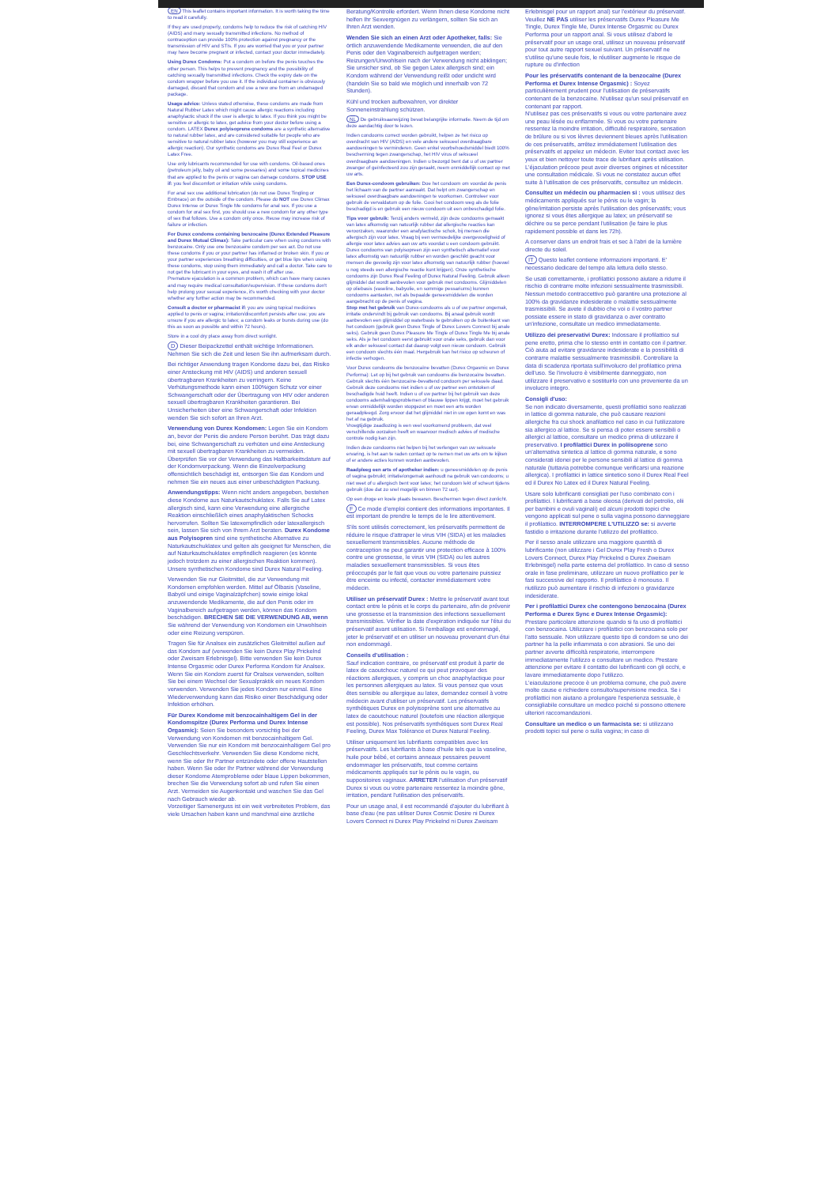EN This leaflet contains important information. It is worth taking the time to read it carefully.
If they are used properly, condoms help to reduce the risk of catching HIV (AIDS) and many sexually transmitted infections. No method of contraception can provide 100% protection against pregnancy or the transmission of HIV and STIs. If you are worried that you or your partner may have become pregnant or infected, contact your doctor immediately.
Using Durex Condoms: Put a condom on before the penis touches the other person. This helps to prevent pregnancy and the possibility of catching sexually transmitted infections. Check the expiry date on the condom wrapper before you use it. If the individual container is obviously damaged, discard that condom and use a new one from an undamaged package.
Usage advice: Unless stated otherwise, these condoms are made from Natural Rubber Latex which might cause allergic reactions including anaphylactic shock if the user is allergic to latex. If you think you might be sensitive or allergic to latex, get advice from your doctor before using a condom. LATEX Durex polyisoprene condoms are a synthetic alternative to natural rubber latex, and are considered suitable for people who are sensitive to natural rubber latex (however you may still experience an allergic reaction). Our synthetic condoms are Durex Real Feel or Durex Latex Free.
Use only lubricants recommended for use with condoms. Oil-based ones (petroleum jelly, baby oil and some pessaries) and some topical medicines that are applied to the penis or vagina can damage condoms. STOP USE if: you feel discomfort or irritation while using condoms.
For anal sex use additional lubrication (do not use Durex Tingling or Embrace) on the outside of the condom. Please do NOT use Durex Climax Durex Intense or Durex Tingle Me condoms for anal sex. If you use a condom for oral sex first, you should use a new condom for any other type of sex that follows. Use a condom only once. Reuse may increase risk of failure or infection.
For Durex condoms containing benzocaine (Durex Extended Pleasure and Durex Mutual Climax): Take particular care when using condoms with benzocaine. Only use one benzocaine condom per sex act. Do not use these condoms if you or your partner has inflamed or broken skin. If you or your partner experiences breathing difficulties, or get blue lips when using these condoms, stop using them immediately and call a doctor. Take care to not get the lubricant in your eyes, and wash it off after use.
Premature ejaculation is a common problem, which can have many causes and may require medical consultation/supervision. If these condoms don't help prolong your sexual experience, it's worth checking with your doctor whether any further action may be recommended.
Consult a doctor or pharmacist if: you are using topical medicines applied to penis or vagina; irritation/discomfort persists after use; you are unsure if you are allergic to latex; a condom leaks or bursts during use (do this as soon as possible and within 72 hours).
Store in a cool dry place away from direct sunlight.
D Dieser Beipackzettel enthält wichtige Informationen. Nehmen Sie sich die Zeit und lesen Sie ihn aufmerksam durch.
Bei richtiger Anwendung tragen Kondome dazu bei, das Risiko einer Ansteckung mit HIV (AIDS) und anderen sexuell übertragbaren Krankheiten zu verringern. Keine Verhütungsmethode kann einen 100%igen Schutz vor einer Schwangerschaft oder der Übertragung von HIV oder anderen sexuell übertragbaren Krankheiten garantieren. Bei Unsicherheiten über eine Schwangerschaft oder Infektion wenden Sie sich sofort an Ihren Arzt.
Verwendung von Durex Kondomen: Legen Sie ein Kondom an, bevor der Penis die andere Person berührt. Das trägt dazu bei, eine Schwangerschaft zu verhüten und eine Ansteckung mit sexuell übertragbaren Krankheiten zu vermeiden. Überprüfen Sie vor der Verwendung das Haltbarkeitsdatum auf der Kondomverpackung. Wenn die Einzelverpackung offensichtlich beschädigt ist, entsorgen Sie das Kondom und nehmen Sie ein neues aus einer unbeschädigten Packung.
Anwendungstipps: Wenn nicht anders angegeben, bestehen diese Kondome aus Naturkautschuklatex. Falls Sie auf Latex allergisch sind, kann eine Verwendung eine allergische Reaktion einschließlich eines anaphylaktischen Schocks hervorrufen. Sollten Sie latexempfindlich oder latexallergisch sein, lassen Sie sich von Ihrem Arzt beraten. Durex Kondome aus Polyisopren sind eine synthetische Alternative zu Naturkautschuklatex und gelten als geeignet für Menschen, die auf Naturkautschuklatex empfindlich reagieren (es könnte jedoch trotzdem zu einer allergischen Reaktion kommen). Unsere synthetischen Kondome sind Durex Natural Feeling.
Verwenden Sie nur Gleitmittel, die zur Verwendung mit Kondomen empfohlen werden. Mittel auf Ölbasis (Vaseline, Babyöl und einige Vaginalzäpfchen) sowie einige lokal anzuwendende Medikamente, die auf den Penis oder im Vaginalbereich aufgetragen werden, können das Kondom beschädigen. BRECHEN SIE DIE VERWENDUNG AB, wenn Sie während der Verwendung von Kondomen ein Unwohlsein oder eine Reizung verspüren.
Tragen Sie für Analsex ein zusätzliches Gleitmittel außen auf das Kondom auf (verwenden Sie kein Durex Play Prickelnd oder Zweisam Erlebnisgel). Bitte verwenden Sie kein Durex Intense Orgasmic oder Durex Performa Kondom für Analsex. Wenn Sie ein Kondom zuerst für Oralsex verwenden, sollten Sie bei einem Wechsel der Sexualpraktik ein neues Kondom verwenden. Verwenden Sie jedes Kondom nur einmal. Eine Wiederverwendung kann das Risiko einer Beschädigung oder Infektion erhöhen.
Für Durex Kondome mit benzocainhaltigem Gel in der Kondomspitze (Durex Performa und Durex Intense Orgasmic): Seien Sie besonders vorsichtig bei der Verwendung von Kondomen mit benzocainhaltigem Gel. Verwenden Sie nur ein Kondom mit benzocainhaltigem Gel pro Geschlechtsverkehr. Verwenden Sie diese Kondome nicht, wenn Sie oder Ihr Partner entzündete oder offene Hautstellen haben. Wenn Sie oder Ihr Partner während der Verwendung dieser Kondome Atemprobleme oder blaue Lippen bekommen, brechen Sie die Verwendung sofort ab und rufen Sie einen Arzt. Vermeiden sie Augenkontakt und waschen Sie das Gel nach Gebrauch wieder ab.
Vorzeitiger Samenerguss ist ein weit verbreitetes Problem, das viele Ursachen haben kann und manchmal eine ärztliche
Beratung/Kontrolle erfordert. Wenn Ihnen diese Kondome nicht helfen Ihr Sexvergnügen zu verlängern, sollten Sie sich an Ihren Arzt wenden.
Wenden Sie sich an einen Arzt oder Apotheker, falls: Sie örtlich anzuwendende Medikamente verwenden, die auf den Penis oder den Vaginalbereich aufgetragen werden; Reizungen/Unwohlsein nach der Verwendung nicht abklingen; Sie unsicher sind, ob Sie gegen Latex allergisch sind; ein Kondom während der Verwendung reißt oder undicht wird (handeln Sie so bald wie möglich und innerhalb von 72 Stunden).
Kühl und trocken aufbewahren, vor direkter Sonneneinstrahlung schützen.
NL De gebruiksaanwijzing bevat belangrijke informatie. Neem de tijd om deze aandachtig door te lezen.
Indien condooms correct worden gebruikt, helpen ze het risico op overdracht van HIV (AIDS) en vele andere seksueel overdraagbare aandoeningen te verminderen. Geen enkel voorbehoedsmiddel biedt 100% bescherming tegen zwangerschap, het HIV virus of seksueel overdraagbare aandoeningen. Indien u bezorgd bent dat u of uw partner zwanger of geïnfecteerd zou zijn geraakt, neem onmiddellijk contact op met uw arts.
Een Durex-condoom gebruiken: Doe het condoom om voordat de penis het lichaam van de partner aanraakt. Dat helpt om zwangerschap en seksueel overdraagbare aandoeningen te voorkomen. Controleer voor gebruik de vervaldatum op de folie. Gooi het condoom weg als de folie beschadigd is en gebruik een nieuw condoom uit een onbeschadigd folie.
Tips voor gebruik: Tenzij anders vermeld, zijn deze condooms gemaakt van latex afkomstig van natuurlijk rubber dat allergische reacties kan veroorzaken, waaronder een anafylactische schok, bij mensen die allergisch zijn voor latex. Vraag bij een vermoedelijke overgevoeligheid of allergie voor latex advies aan uw arts voordat u een condoom gebruikt.
Durex condooms van polyisopreen zijn een synthetisch alternatief voor latex afkomstig van natuurlijk rubber en worden geschikt geacht voor mensen die gevoelig zijn voor latex afkomstig van natuurlijk rubber (hoewel u nog steeds een allergische reactie kunt krijgen). Onze synthetische condooms zijn Durex Real Feeling of Durex Natural Feeling. Gebruik alleen glijmiddel dat wordt aanbevolen voor gebruik met condooms. Glijmiddelen op oliebasis (vaseline, babyolie, en sommige pessariums) kunnen condooms aantasten, net als bepaalde geneesmiddelen die worden aangebracht op de penis of vagina.
Stop met het gebruik van Durex-condooms als u of uw partner ongemak, irritatie ondervindt bij gebruik van condooms. Bij anaal gebruik wordt aanbevolen een glijmiddel op waterbasis te gebruiken op de buitenkant van het condoom (gebruik geen Durex Tingle of Durex Lovers Connect bij anale seks). Gebruik geen Durex Pleasure Me Tingle of Durex Tingle Me bij anale seks. Als je het condoom eerst gebruikt voor orale seks, gebruik dan voor elk ander seksueel contact dat daarop volgt een nieuw condoom. Gebruik een condoom slechts één maal. Hergebruik kan het risico op scheuren of infectie verhogen.
Voor Durex condooms die benzocaïne bevatten (Durex Orgasmic en Durex Performa): Let op bij het gebruik van condooms die benzocaïne bevatten. Gebruik slechts één benzocaïne-bevattend condoom per seksuele daad. Gebruik deze condooms niet indien u of uw partner een ontstoken of beschadigde huid heeft. Indien u of uw partner bij het gebruik van deze condooms ademhalingsproblemen of blauwe lippen krijgt, moet het gebruik ervan onmiddellijk worden stopgezet en moet een arts worden geraadpleegd. Zorg ervoor dat het glijmiddel niet in uw ogen komt en was het af na gebruik.
Vroegtijdige zaadlozing is een veel voorkomend probleem, dat veel verschillende oorzaken heeft en waarvoor medisch advies of medische controle nodig kan zijn.
Indien deze condooms niet helpen bij het verlengen van uw seksuele ervaring, is het aan te raden contact op te nemen met uw arts om te kijken of er andere acties kunnen worden aanbevolen.
Raadpleeg een arts of apotheker indien: u geneesmiddelen op de penis of vagina gebruikt; irritatie/ongemak aanhoudt na gebruik van condooms; u niet weet of u allergisch bent voor latex; het condoom lekt of scheurt tijdens gebruik (doe dat zo snel mogelijk en binnen 72 uur).
Op een droge en koele plaats bewaren. Beschermen tegen direct zonlicht.
F Ce mode d'emploi contient des informations importantes. Il est important de prendre le temps de le lire attentivement.
S'ils sont utilisés correctement, les préservatifs permettent de réduire le risque d'attraper le virus VIH (SIDA) et les maladies sexuellement transmissibles. Aucune méthode de contraception ne peut garantir une protection efficace à 100% contre une grossesse, le virus VIH (SIDA) ou les autres maladies sexuellement transmissibles. Si vous êtes préoccupés par le fait que vous ou votre partenaire puissiez être enceinte ou infecté, contacter immédiatement votre médecin.
Utiliser un préservatif Durex : Mettre le préservatif avant tout contact entre le pénis et le corps du partenaire, afin de prévenir une grossesse et la transmission des infections sexuellement transmissibles. Vérifier la date d'expiration indiquée sur l'étui du préservatif avant utilisation. Si l'emballage est endommagé, jeter le préservatif et en utiliser un nouveau provenant d'un étui non endommagé.
Conseils d'utilisation :
Sauf indication contraire, ce préservatif est produit à partir de latex de caoutchouc naturel ce qui peut provoquer des réactions allergiques, y compris un choc anaphylactique pour les personnes allergiques au latex. Si vous pensez que vous êtes sensible ou allergique au latex, demandez conseil à votre médecin avant d'utiliser un préservatif. Les préservatifs synthétiques Durex en polyisoprène sont une alternative au latex de caoutchouc naturel (toutefois une réaction allergique est possible). Nos préservatifs synthétiques sont Durex Real Feeling, Durex Max Tolérance et Durex Natural Feeling.
Utiliser uniquement les lubrifiants compatibles avec les préservatifs. Les lubrifiants à base d'huile tels que la vaseline, huile pour bébé, et certains anneaux pessaires peuvent endommager les préservatifs, tout comme certains médicaments appliqués sur le pénis ou le vagin, ou suppositoires vaginaux. ARRETER l'utilisation d'un préservatif Durex si vous ou votre partenaire ressentez la moindre gêne, irritation, pendant l'utilisation des préservatifs.
Pour un usage anal, il est recommandé d'ajouter du lubrifiant à base d'eau (ne pas utiliser Durex Cosmic Desire ni Durex Lovers Connect ni Durex Play Prickelnd ni Durex Zweisam
Erlebnisgel pour un rapport anal) sur l'extérieur du préservatif. Veuillez NE PAS utiliser les préservatifs Durex Pleasure Me Tingle, Durex Tingle Me, Durex Intense Orgasmic ou Durex Performa pour un rapport anal. Si vous utilisez d'abord le préservatif pour un usage oral, utilisez un nouveau préservatif pour tout autre rapport sexuel suivant. Un préservatif ne s'utilise qu'une seule fois, le réutiliser augmente le risque de rupture ou d'infection
Pour les préservatifs contenant de la benzocaïne (Durex Performa et Durex Intense Orgasmic) : Soyez particulièrement prudent pour l'utilisation de préservatifs contenant de la benzocaïne. N'utilisez qu'un seul préservatif en contenant par rapport.
N'utilisez pas ces préservatifs si vous ou votre partenaire avez une peau lésée ou enflammée. Si vous ou votre partenaire ressentez la moindre irritation, difficulté respiratoire, sensation de brûlure ou si vos lèvres deviennent bleues après l'utilisation de ces préservatifs, arrêtez immédiatement l'utilisation des préservatifs et appelez un médecin. Eviter tout contact avec les yeux et bien nettoyer toute trace de lubrifiant après utilisation.
L'éjaculation précoce peut avoir diverses origines et nécessiter une consultation médicale. Si vous ne constatez aucun effet suite à l'utilisation de ces préservatifs, consultez un médecin.
Consultez un médecin ou pharmacien si : vous utilisez des médicaments appliqués sur le pénis ou le vagin; la gêne/irritation persiste après l'utilisation des préservatifs; vous ignorez si vous êtes allergique au latex; un préservatif se déchire ou se perce pendant l'utilisation (le faire le plus rapidement possible et dans les 72h).
A conserver dans un endroit frais et sec à l'abri de la lumière directe du soleil.
IT Questo leaflet contiene informazioni importanti. E' necessario dedicare del tempo alla lettura dello stesso.
Se usati correttamente, i profilattici possono aiutare a ridurre il rischio di contrarre molte infezioni sessualmente trasmissibili. Nessun metodo contraccettivo può garantire una protezione al 100% da gravidanze indesiderate o malattie sessualmente trasmissibili. Se avete il dubbio che voi o il vostro partner possiate essere in stato di gravidanza o aver contratto un'infezione, consultate un medico immediatamente.
Utilizzo dei preservativi Durex: Indossare il profilattico sul pene eretto, prima che lo stesso entri in contatto con il partner. Ciò aiuta ad evitare gravidanze indesiderate e la possibilità di contrarre malattie sessualmente trasmissibili. Controllare la data di scadenza riportata sull'involucro del profilattico prima dell'uso. Se l'involucro è visibilmente danneggiato, non utilizzare il preservativo e sostituirlo con uno proveniente da un involucro integro.
Consigli d'uso:
Se non indicato diversamente, questi profilattici sono realizzati in lattice di gomma naturale, che può causare reazioni allergiche fra cui shock anafilattico nel caso in cui l'utilizzatore sia allergico al lattice. Se si pensa di poter essere sensibili o allergici al lattice, consultare un medico prima di utilizzare il preservativo. I profilattici Durex in poliisoprene sono un'alternativa sintetica al lattice di gomma naturale, e sono considerati idonei per le persone sensibili al lattice di gomma naturale (tuttavia potrebbe comunque verificarsi una reazione allergica). I profilattici in lattice sintetico sono il Durex Real Feel ed il Durex No Latex ed il Durex Natural Feeling.
Usare solo lubrificanti consigliati per l'uso combinato con i profilattici. I lubrificanti a base oleosa (derivati del petrolio, olii per bambini e ovuli vaginali) ed alcuni prodotti topici che vengono applicati sul pene o sulla vagina possono danneggiare il profilattico. INTERROMPERE L'UTILIZZO se: si avverte fastidio o irritazione durante l'utilizzo del profilattico.
Per il sesso anale utilizzare una maggiore quantità di lubrificante (non utilizzare i Gel Durex Play Fresh o Durex Lovers Connect, Durex Play Prickelnd o Durex Zweisam Erlebnisgel) nella parte esterna del profilattico. In caso di sesso orale in fase preliminare, utilizzare un nuovo profilattico per le fasi successive del rapporto. Il profilattico è monouso. Il riutilizzo può aumentare il rischio di infezioni o gravidanze indesiderate.
Per i profilattici Durex che contengono benzocaina (Durex Performa e Durex Sync e Durex Intense Orgasmic): Prestare particolare attenzione quando si fa uso di profilattici con benzocaina. Utilizzare i profilattici con benzocaina solo per l'atto sessuale. Non utilizzare questo tipo di condom se uno dei partner ha la pelle infiammata o con abrasioni. Se uno dei partner avverte difficoltà respiratorie, interrompere immediatamente l'utilizzo e consultare un medico. Prestare attenzione per evitare il contatto dei lubrificanti con gli occhi, e lavare immediatamente dopo l'utilizzo.
L'eiaculazione precoce è un problema comune, che può avere molte cause e richiedere consulto/supervisione medica. Se i profilattici non aiutano a prolungare l'esperienza sessuale, è consigliabile consultare un medico poiché si possono ottenere ulteriori raccomandazioni.
Consultare un medico o un farmacista se: si utilizzano prodotti topici sul pene o sulla vagina; in caso di